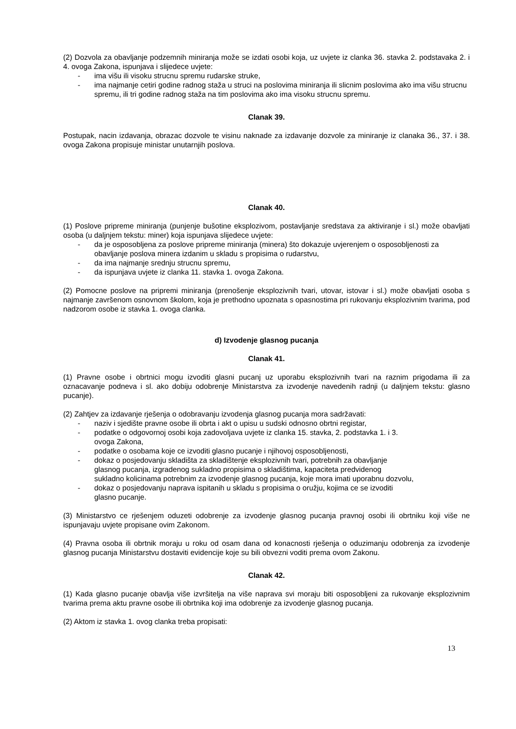(2) Dozvola za obavljanje podzemnih miniranja može se izdati osobi koja, uz uvjete iz clanka 36. stavka 2. podstavaka 2. i 4. ovoga Zakona, ispunjava i slijedece uvjete:
- ima višu ili visoku strucnu spremu rudarske struke,
- ima najmanje cetiri godine radnog staža u struci na poslovima miniranja ili slicnim poslovima ako ima višu strucnu spremu, ili tri godine radnog staža na tim poslovima ako ima visoku strucnu spremu.
Clanak 39.
Postupak, nacin izdavanja, obrazac dozvole te visinu naknade za izdavanje dozvole za miniranje iz clanaka 36., 37. i 38. ovoga Zakona propisuje ministar unutarnjih poslova.
Clanak 40.
(1) Poslove pripreme miniranja (punjenje bušotine eksplozivom, postavljanje sredstava za aktiviranje i sl.) može obavljati osoba (u daljnjem tekstu: miner) koja ispunjava slijedece uvjete:
- da je osposobljena za poslove pripreme miniranja (minera) što dokazuje uvjerenjem o osposobljenosti za obavljanje poslova minera izdanim u skladu s propisima o rudarstvu,
- da ima najmanje srednju strucnu spremu,
- da ispunjava uvjete iz clanka 11. stavka 1. ovoga Zakona.
(2) Pomocne poslove na pripremi miniranja (prenošenje eksplozivnih tvari, utovar, istovar i sl.) može obavljati osoba s najmanje završenom osnovnom školom, koja je prethodno upoznata s opasnostima pri rukovanju eksplozivnim tvarima, pod nadzorom osobe iz stavka 1. ovoga clanka.
d) Izvodenje glasnog pucanja
Clanak 41.
(1) Pravne osobe i obrtnici mogu izvoditi glasni pucanj uz uporabu eksplozivnih tvari na raznim prigodama ili za oznacavanje podneva i sl. ako dobiju odobrenje Ministarstva za izvodenje navedenih radnji (u daljnjem tekstu: glasno pucanje).
(2) Zahtjev za izdavanje rješenja o odobravanju izvodenja glasnog pucanja mora sadržavati:
- naziv i sjedište pravne osobe ili obrta i akt o upisu u sudski odnosno obrtni registar,
- podatke o odgovornoj osobi koja zadovoljava uvjete iz clanka 15. stavka, 2. podstavka 1. i 3.
ovoga Zakona,
- podatke o osobama koje ce izvoditi glasno pucanje i njihovoj osposobljenosti,
- dokaz o posjedovanju skladišta za skladištenje eksplozivnih tvari, potrebnih za obavljanje
glasnog pucanja, izgradenog sukladno propisima o skladištima, kapaciteta predvidenog
sukladno kolicinama potrebnim za izvodenje glasnog pucanja, koje mora imati uporabnu dozvolu,
- dokaz o posjedovanju naprava ispitanih u skladu s propisima o oružju, kojima ce se izvoditi
glasno pucanje.
(3) Ministarstvo ce rješenjem oduzeti odobrenje za izvodenje glasnog pucanja pravnoj osobi ili obrtniku koji više ne ispunjavaju uvjete propisane ovim Zakonom.
(4) Pravna osoba ili obrtnik moraju u roku od osam dana od konacnosti rješenja o oduzimanju odobrenja za izvodenje glasnog pucanja Ministarstvu dostaviti evidencije koje su bili obvezni voditi prema ovom Zakonu.
Clanak 42.
(1) Kada glasno pucanje obavlja više izvršitelja na više naprava svi moraju biti osposobljeni za rukovanje eksplozivnim tvarima prema aktu pravne osobe ili obrtnika koji ima odobrenje za izvodenje glasnog pucanja.
(2) Aktom iz stavka 1. ovog clanka treba propisati:
13